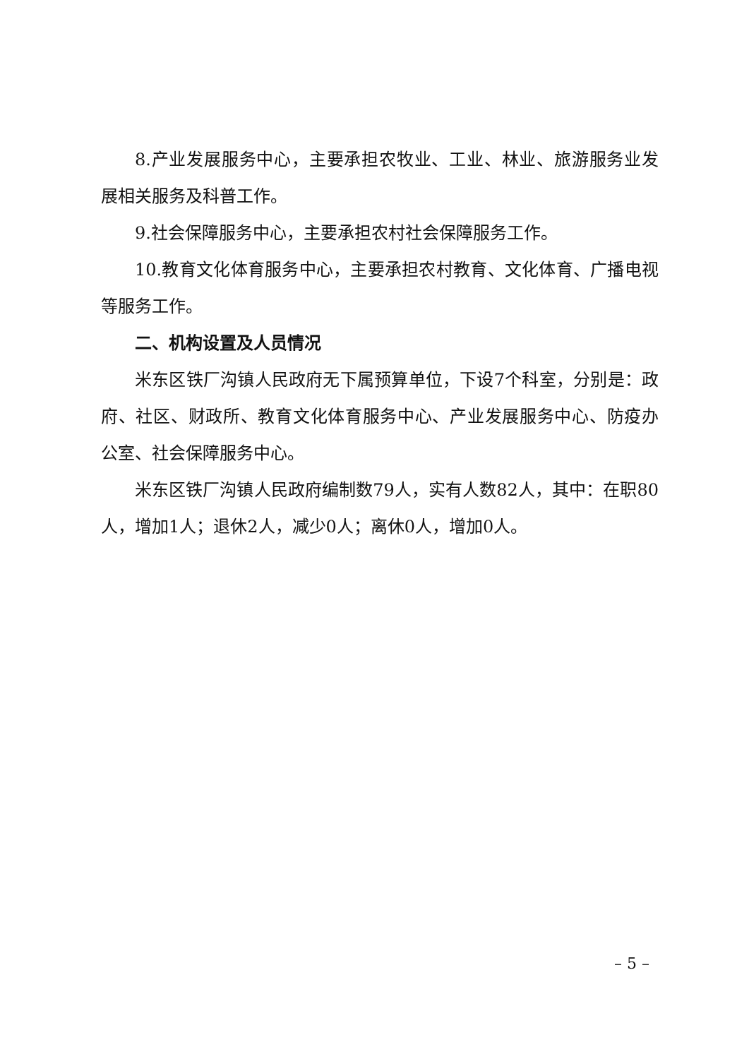8.产业发展服务中心，主要承担农牧业、工业、林业、旅游服务业发展相关服务及科普工作。
9.社会保障服务中心，主要承担农村社会保障服务工作。
10.教育文化体育服务中心，主要承担农村教育、文化体育、广播电视等服务工作。
二、机构设置及人员情况
米东区铁厂沟镇人民政府无下属预算单位，下设7个科室，分别是：政府、社区、财政所、教育文化体育服务中心、产业发展服务中心、防疫办公室、社会保障服务中心。
米东区铁厂沟镇人民政府编制数79人，实有人数82人，其中：在职80人，增加1人；退休2人，减少0人；离休0人，增加0人。
– 5 –